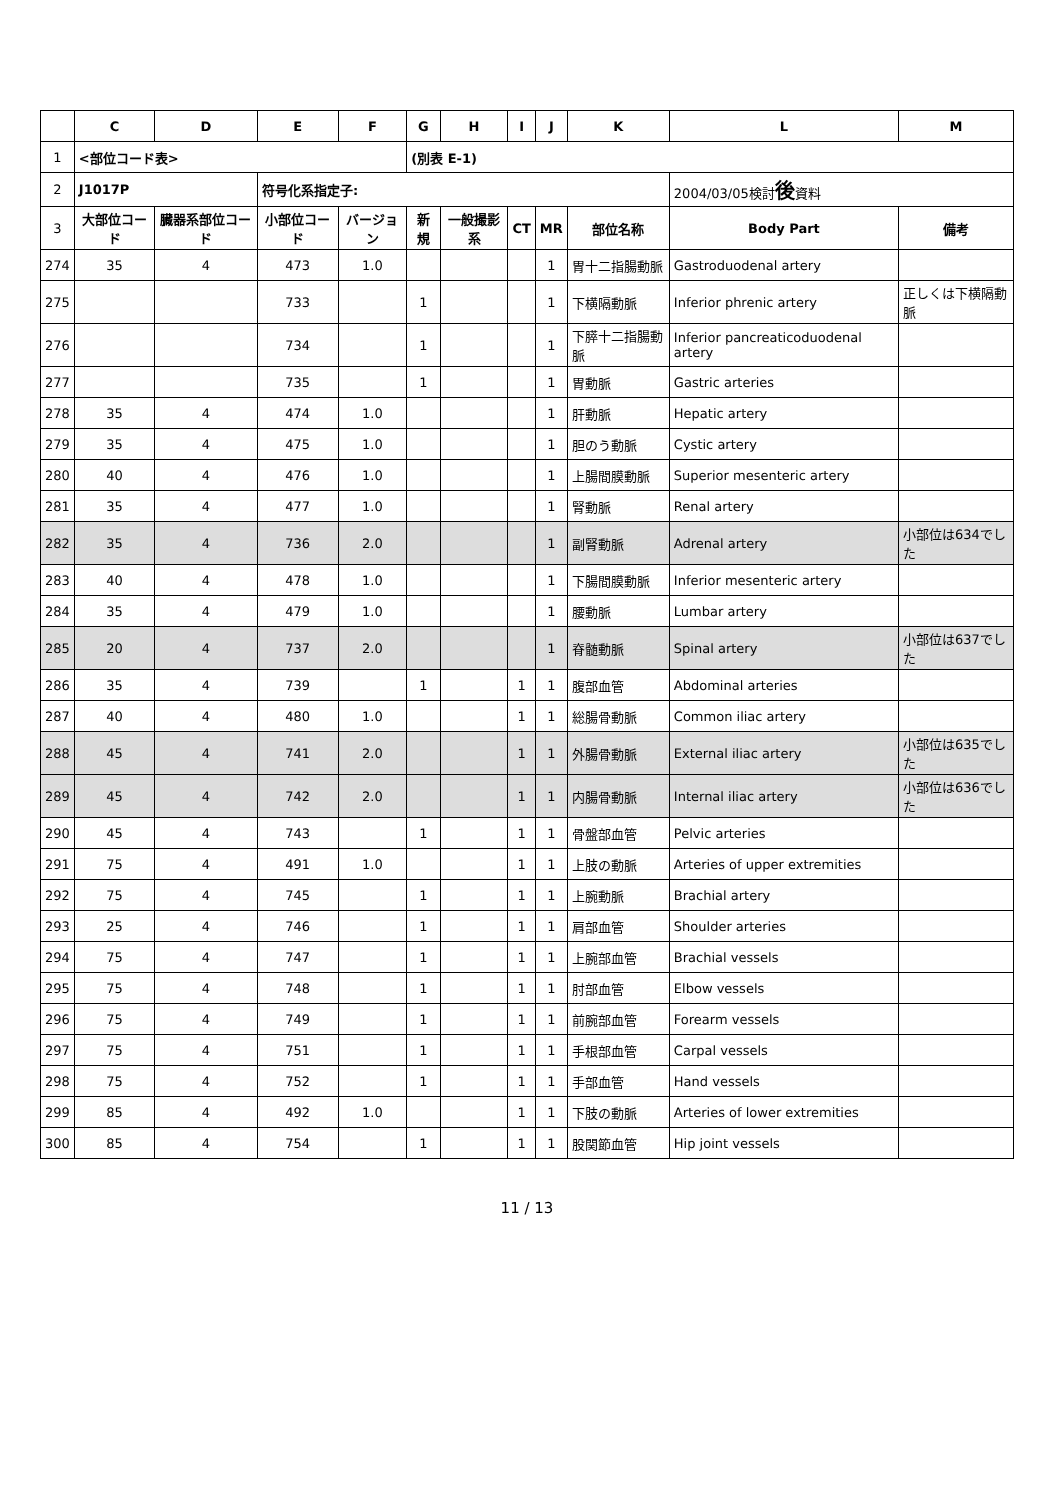| | C | D | E | F | G | H | I | J | K | L | M |
| --- | --- | --- | --- | --- | --- | --- | --- | --- | --- | --- | --- |
| 1 | <部位コード表> | | | | (別表 E-1) | | | | | | |
| 2 | J1017P | | 符号化系指定子: | | | | | | | 2004/03/05検討 後 資料 | |
| 3 | 大部位コード | 臓器系部位コード | 小部位コード | バージョン | 新規 | 一般撮影系 | CT | MR | 部位名称 | Body Part | 備考 |
| 274 | 35 | 4 | 473 | 1.0 | | | | 1 | 胃十二指腸動脈 | Gastroduodenal artery | |
| 275 | | | 733 | | 1 | | | 1 | 下横隔動脈 | Inferior phrenic artery | 正しくは下横隔動脈 |
| 276 | | | 734 | | 1 | | | 1 | 下膵十二指腸動脈 | Inferior pancreaticoduodenal artery | |
| 277 | | | 735 | | 1 | | | 1 | 胃動脈 | Gastric arteries | |
| 278 | 35 | 4 | 474 | 1.0 | | | | 1 | 肝動脈 | Hepatic artery | |
| 279 | 35 | 4 | 475 | 1.0 | | | | 1 | 胆のう動脈 | Cystic artery | |
| 280 | 40 | 4 | 476 | 1.0 | | | | 1 | 上腸間膜動脈 | Superior mesenteric artery | |
| 281 | 35 | 4 | 477 | 1.0 | | | | 1 | 腎動脈 | Renal artery | |
| 282 | 35 | 4 | 736 | 2.0 | | | | 1 | 副腎動脈 | Adrenal artery | 小部位は634でした |
| 283 | 40 | 4 | 478 | 1.0 | | | | 1 | 下腸間膜動脈 | Inferior mesenteric artery | |
| 284 | 35 | 4 | 479 | 1.0 | | | | 1 | 腰動脈 | Lumbar artery | |
| 285 | 20 | 4 | 737 | 2.0 | | | | 1 | 脊髄動脈 | Spinal artery | 小部位は637でした |
| 286 | 35 | 4 | 739 | | 1 | | 1 | 1 | 腹部血管 | Abdominal arteries | |
| 287 | 40 | 4 | 480 | 1.0 | | | 1 | 1 | 総腸骨動脈 | Common iliac artery | |
| 288 | 45 | 4 | 741 | 2.0 | | | 1 | 1 | 外腸骨動脈 | External iliac artery | 小部位は635でした |
| 289 | 45 | 4 | 742 | 2.0 | | | 1 | 1 | 内腸骨動脈 | Internal iliac artery | 小部位は636でした |
| 290 | 45 | 4 | 743 | | 1 | | 1 | 1 | 骨盤部血管 | Pelvic arteries | |
| 291 | 75 | 4 | 491 | 1.0 | | | 1 | 1 | 上肢の動脈 | Arteries of upper extremities | |
| 292 | 75 | 4 | 745 | | 1 | | 1 | 1 | 上腕動脈 | Brachial artery | |
| 293 | 25 | 4 | 746 | | 1 | | 1 | 1 | 肩部血管 | Shoulder arteries | |
| 294 | 75 | 4 | 747 | | 1 | | 1 | 1 | 上腕部血管 | Brachial vessels | |
| 295 | 75 | 4 | 748 | | 1 | | 1 | 1 | 肘部血管 | Elbow vessels | |
| 296 | 75 | 4 | 749 | | 1 | | 1 | 1 | 前腕部血管 | Forearm vessels | |
| 297 | 75 | 4 | 751 | | 1 | | 1 | 1 | 手根部血管 | Carpal vessels | |
| 298 | 75 | 4 | 752 | | 1 | | 1 | 1 | 手部血管 | Hand vessels | |
| 299 | 85 | 4 | 492 | 1.0 | | | 1 | 1 | 下肢の動脈 | Arteries of lower extremities | |
| 300 | 85 | 4 | 754 | | 1 | | 1 | 1 | 股関節血管 | Hip joint vessels | |
11 / 13